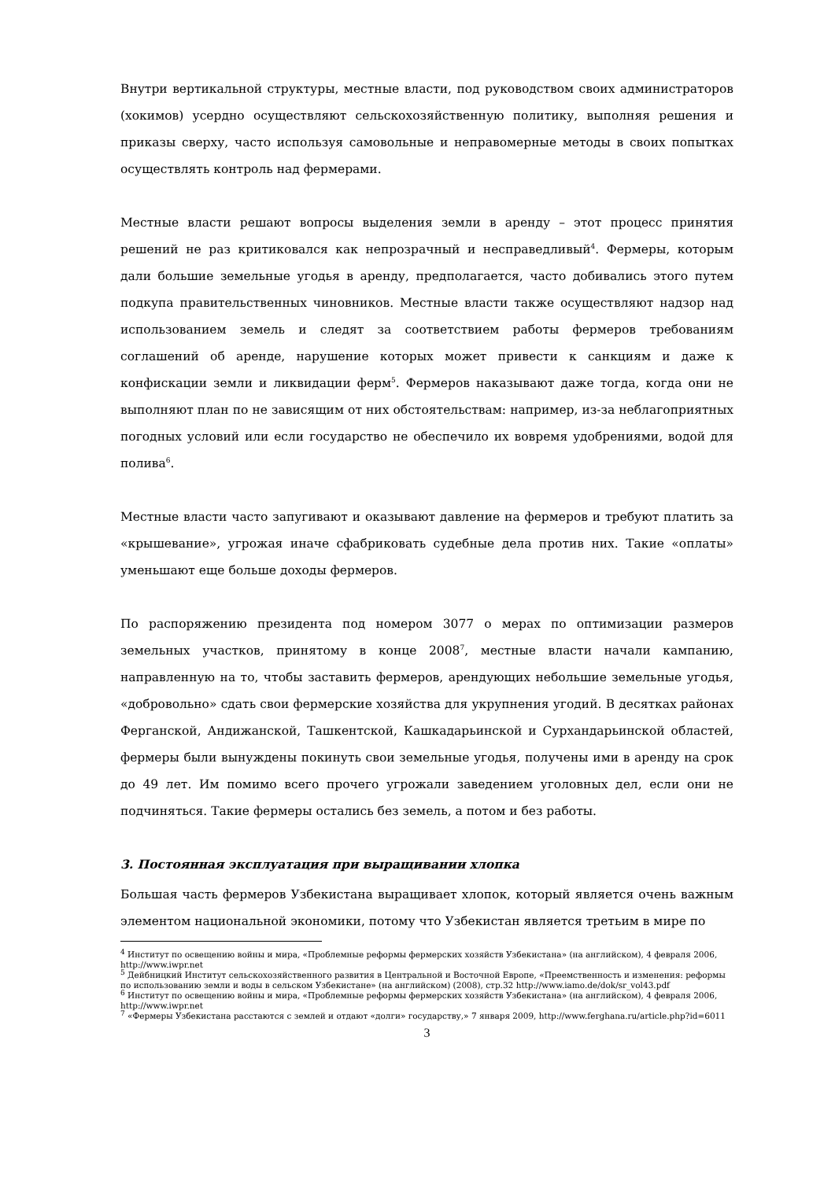Внутри вертикальной структуры, местные власти, под руководством своих администраторов (хокимов) усердно осуществляют сельскохозяйственную политику, выполняя решения и приказы сверху, часто используя самовольные и неправомерные методы в своих попытках осуществлять контроль над фермерами.
Местные власти решают вопросы выделения земли в аренду – этот процесс принятия решений не раз критиковался как непрозрачный и несправедливый<sup>4</sup>. Фермеры, которым дали большие земельные угодья в аренду, предполагается, часто добивались этого путем подкупа правительственных чиновников. Местные власти также осуществляют надзор над использованием земель и следят за соответствием работы фермеров требованиям соглашений об аренде, нарушение которых может привести к санкциям и даже к конфискации земли и ликвидации ферм<sup>5</sup>. Фермеров наказывают даже тогда, когда они не выполняют план по не зависящим от них обстоятельствам: например, из-за неблагоприятных погодных условий или если государство не обеспечило их вовремя удобрениями, водой для полива<sup>6</sup>.
Местные власти часто запугивают и оказывают давление на фермеров и требуют платить за «крышевание», угрожая иначе сфабриковать судебные дела против них. Такие «оплаты» уменьшают еще больше доходы фермеров.
По распоряжению президента под номером 3077 о мерах по оптимизации размеров земельных участков, принятому в конце 2008<sup>7</sup>, местные власти начали кампанию, направленную на то, чтобы заставить фермеров, арендующих небольшие земельные угодья, «добровольно» сдать свои фермерские хозяйства для укрупнения угодий. В десятках районах Ферганской, Андижанской, Ташкентской, Кашкадарьинской и Сурхандарьинской областей, фермеры были вынуждены покинуть свои земельные угодья, получены ими в аренду на срок до 49 лет. Им помимо всего прочего угрожали заведением уголовных дел, если они не подчиняться. Такие фермеры остались без земель, а потом и без работы.
3. Постоянная эксплуатация при выращивании хлопка
Большая часть фермеров Узбекистана выращивает хлопок, который является очень важным элементом национальной экономики, потому что Узбекистан является третьим в мире по
<sup>4</sup> Институт по освещению войны и мира, «Проблемные реформы фермерских хозяйств Узбекистана» (на английском), 4 февраля 2006, http://www.iwpr.net
<sup>5</sup> Дейбницкий Институт сельскохозяйственного развития в Центральной и Восточной Европе, «Преемственность и изменения: реформы по использованию земли и воды в сельском Узбекистане» (на английском) (2008), стр.32 http://www.iamo.de/dok/sr_vol43.pdf
<sup>6</sup> Институт по освещению войны и мира, «Проблемные реформы фермерских хозяйств Узбекистана» (на английском), 4 февраля 2006, http://www.iwpr.net
<sup>7</sup> «Фермеры Узбекистана расстаются с землей и отдают «долги» государству,» 7 января 2009, http://www.ferghana.ru/article.php?id=6011
3